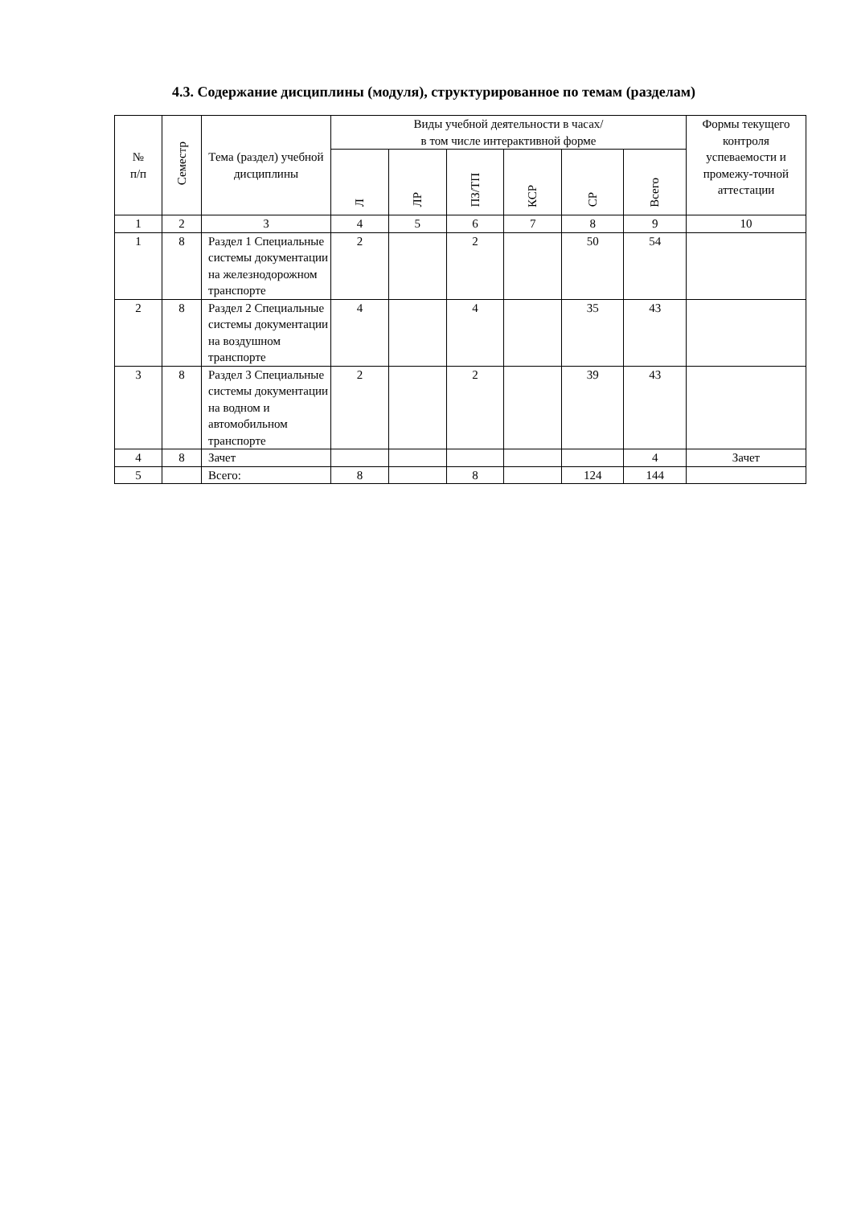4.3. Содержание дисциплины (модуля), структурированное по темам (разделам)
| № п/п | Семестр | Тема (раздел) учебной дисциплины | Виды учебной деятельности в часах/ в том числе интерактивной форме | | | | | | Формы текущего контроля успеваемости и промежу-точной аттестации |
| --- | --- | --- | --- | --- | --- | --- | --- | --- | --- |
| | | | Л | ЛР | ПЗ/ТП | КСР | СР | Всего | |
| 1 | 2 | 3 | 4 | 5 | 6 | 7 | 8 | 9 | 10 |
| 1 | 8 | Раздел 1 Специальные системы документации на железнодорожном транспорте | 2 | | 2 | | 50 | 54 | |
| 2 | 8 | Раздел 2 Специальные системы документации на воздушном транспорте | 4 | | 4 | | 35 | 43 | |
| 3 | 8 | Раздел 3 Специальные системы документации на водном и автомобильном транспорте | 2 | | 2 | | 39 | 43 | |
| 4 | 8 | Зачет | | | | | | 4 | Зачет |
| 5 | | Всего: | 8 | | 8 | | 124 | 144 | |